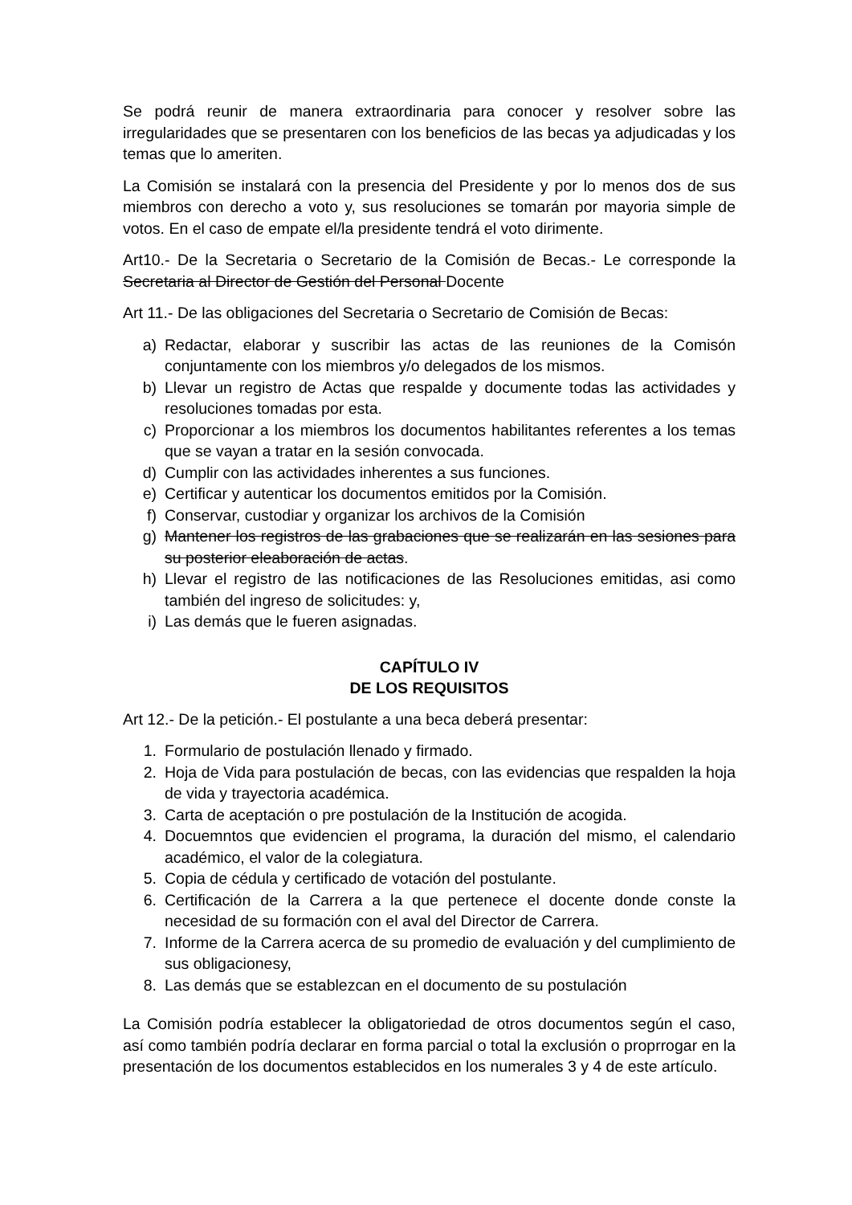Se podrá reunir de manera extraordinaria para conocer y resolver sobre las irregularidades que se presentaren con los beneficios de las becas ya adjudicadas y los temas que lo ameriten.
La Comisión se instalará con la presencia del Presidente y por lo menos dos de sus miembros con derecho a voto y, sus resoluciones se tomarán por mayoria simple de votos. En el caso de empate el/la presidente tendrá el voto dirimente.
Art10.- De la Secretaria o Secretario de la Comisión de Becas.- Le corresponde la Secretaria al Director de Gestión del Personal Docente
Art 11.- De las obligaciones del Secretaria o Secretario de Comisión de Becas:
a) Redactar, elaborar y suscribir las actas de las reuniones de la Comisón conjuntamente con los miembros y/o delegados de los mismos.
b) Llevar un registro de Actas que respalde y documente todas las actividades y resoluciones tomadas por esta.
c) Proporcionar a los miembros los documentos habilitantes referentes a los temas que se vayan a tratar en la sesión convocada.
d) Cumplir con las actividades inherentes a sus funciones.
e) Certificar y autenticar los documentos emitidos por la Comisión.
f) Conservar, custodiar y organizar los archivos de la Comisión
g) Mantener los registros de las grabaciones que se realizarán en las sesiones para su posterior eleaboración de actas.
h) Llevar el registro de las notificaciones de las Resoluciones emitidas, asi como también del ingreso de solicitudes: y,
i) Las demás que le fueren asignadas.
CAPÍTULO IV
DE LOS REQUISITOS
Art 12.- De la petición.- El postulante a una beca deberá presentar:
1. Formulario de postulación llenado y firmado.
2. Hoja de Vida para postulación de becas, con las evidencias que respalden la hoja de vida y trayectoria académica.
3. Carta de aceptación o pre postulación de la Institución de acogida.
4. Docuemntos que evidencien el programa, la duración del mismo, el calendario académico, el valor de la colegiatura.
5. Copia de cédula y certificado de votación del postulante.
6. Certificación de la Carrera a la que pertenece el docente donde conste la necesidad de su formación con el aval del Director de Carrera.
7. Informe de la Carrera acerca de su promedio de evaluación y del cumplimiento de sus obligacionesy,
8. Las demás que se establezcan en el documento de su postulación
La Comisión podría establecer la obligatoriedad de otros documentos según el caso, así como también podría declarar en forma parcial o total la exclusión o proprrogar en la presentación de los documentos establecidos en los numerales 3 y 4 de este artículo.